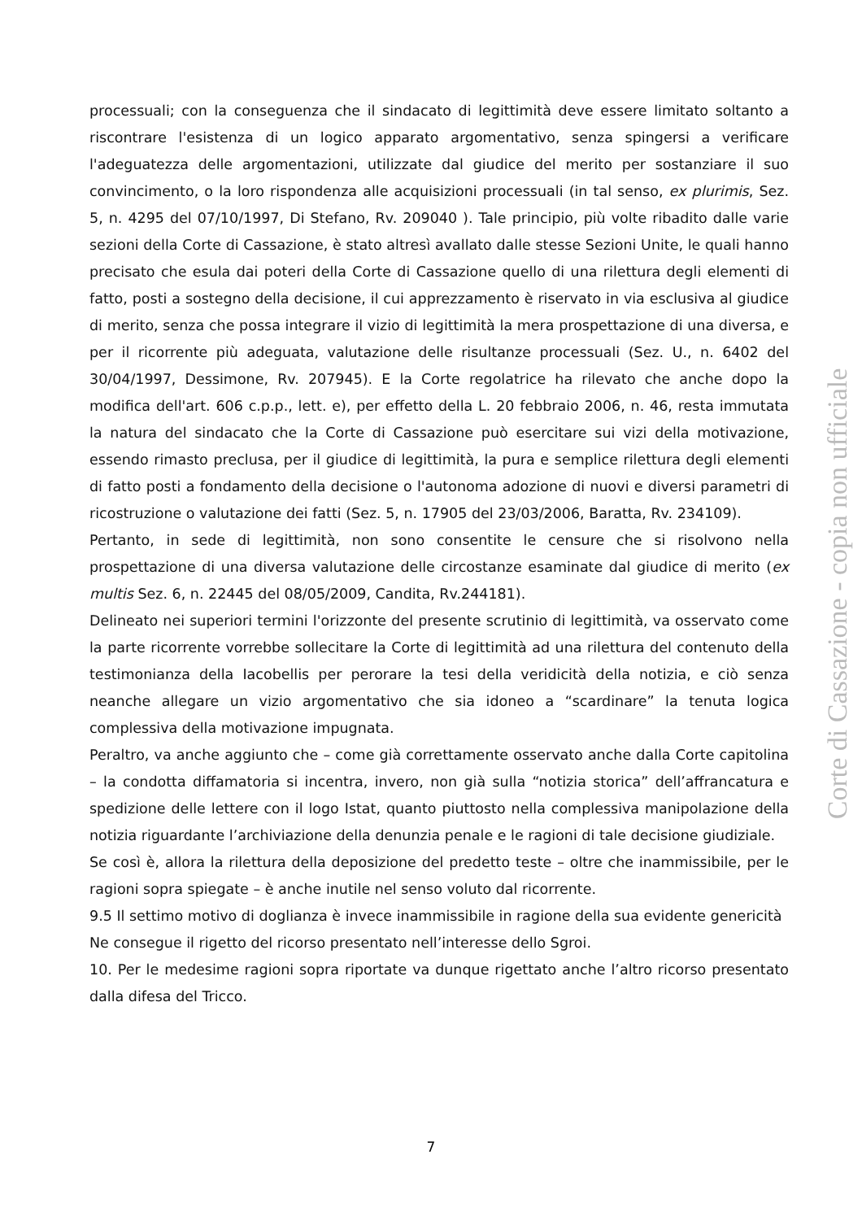processuali; con la conseguenza che il sindacato di legittimità deve essere limitato soltanto a riscontrare l'esistenza di un logico apparato argomentativo, senza spingersi a verificare l'adeguatezza delle argomentazioni, utilizzate dal giudice del merito per sostanziare il suo convincimento, o la loro rispondenza alle acquisizioni processuali (in tal senso, ex plurimis, Sez. 5, n. 4295 del 07/10/1997, Di Stefano, Rv. 209040 ). Tale principio, più volte ribadito dalle varie sezioni della Corte di Cassazione, è stato altresì avallato dalle stesse Sezioni Unite, le quali hanno precisato che esula dai poteri della Corte di Cassazione quello di una rilettura degli elementi di fatto, posti a sostegno della decisione, il cui apprezzamento è riservato in via esclusiva al giudice di merito, senza che possa integrare il vizio di legittimità la mera prospettazione di una diversa, e per il ricorrente più adeguata, valutazione delle risultanze processuali (Sez. U., n. 6402 del 30/04/1997, Dessimone, Rv. 207945). E la Corte regolatrice ha rilevato che anche dopo la modifica dell'art. 606 c.p.p., lett. e), per effetto della L. 20 febbraio 2006, n. 46, resta immutata la natura del sindacato che la Corte di Cassazione può esercitare sui vizi della motivazione, essendo rimasto preclusa, per il giudice di legittimità, la pura e semplice rilettura degli elementi di fatto posti a fondamento della decisione o l'autonoma adozione di nuovi e diversi parametri di ricostruzione o valutazione dei fatti (Sez. 5, n. 17905 del 23/03/2006, Baratta, Rv. 234109).
Pertanto, in sede di legittimità, non sono consentite le censure che si risolvono nella prospettazione di una diversa valutazione delle circostanze esaminate dal giudice di merito (ex multis Sez. 6, n. 22445 del 08/05/2009, Candita, Rv.244181).
Delineato nei superiori termini l'orizzonte del presente scrutinio di legittimità, va osservato come la parte ricorrente vorrebbe sollecitare la Corte di legittimità ad una rilettura del contenuto della testimonianza della Iacobellis per perorare la tesi della veridicità della notizia, e ciò senza neanche allegare un vizio argomentativo che sia idoneo a “scardinare” la tenuta logica complessiva della motivazione impugnata.
Peraltro, va anche aggiunto che – come già correttamente osservato anche dalla Corte capitolina – la condotta diffamatoria si incentra, invero, non già sulla “notizia storica” dell’affrancatura e spedizione delle lettere con il logo Istat, quanto piuttosto nella complessiva manipolazione della notizia riguardante l’archiviazione della denunzia penale e le ragioni di tale decisione giudiziale.
Se così è, allora la rilettura della deposizione del predetto teste – oltre che inammissibile, per le ragioni sopra spiegate – è anche inutile nel senso voluto dal ricorrente.
9.5 Il settimo motivo di doglianza è invece inammissibile in ragione della sua evidente genericità
Ne consegue il rigetto del ricorso presentato nell’interesse dello Sgroi.
10. Per le medesime ragioni sopra riportate va dunque rigettato anche l’altro ricorso presentato dalla difesa del Tricco.
Corte di Cassazione - copia non ufficiale
7